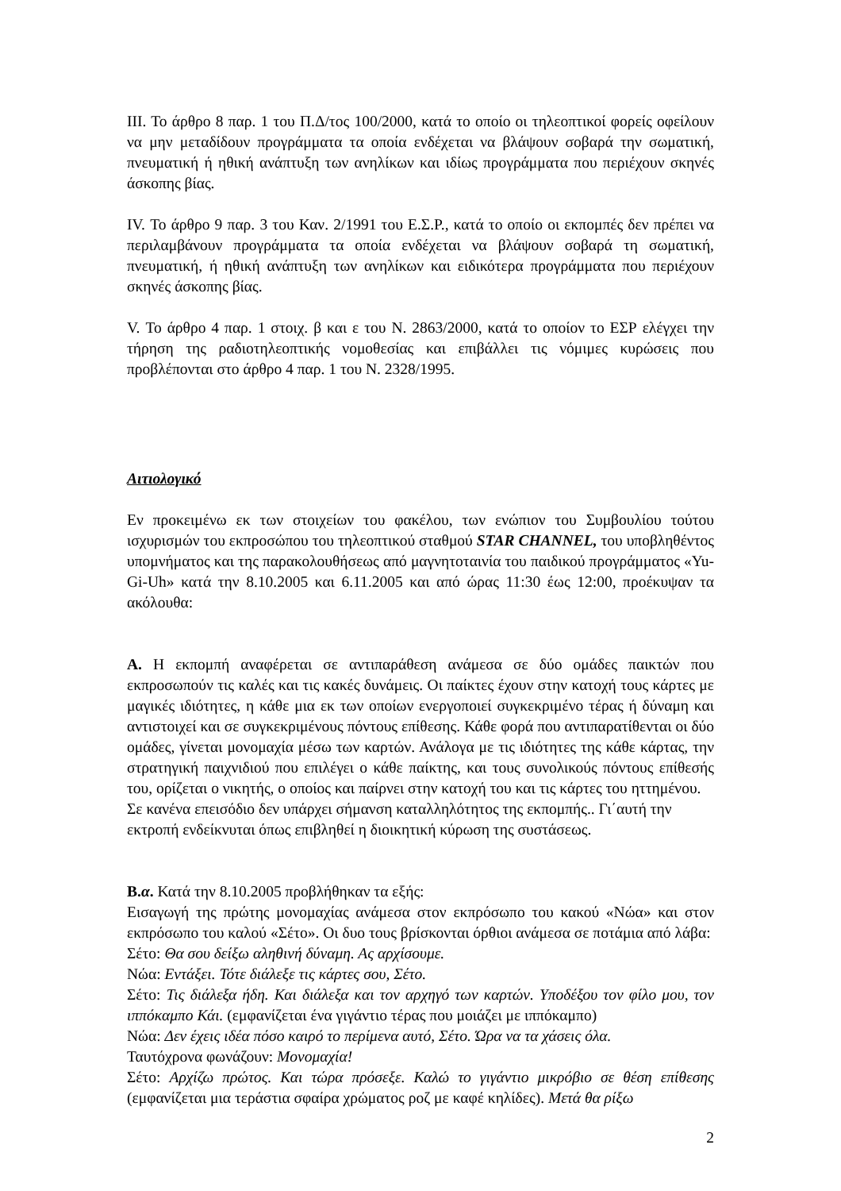ΙΙΙ. Το άρθρο 8 παρ. 1 του Π.Δ/τος 100/2000, κατά το οποίο οι τηλεοπτικοί φορείς οφείλουν να μην μεταδίδουν προγράμματα τα οποία ενδέχεται να βλάψουν σοβαρά την σωματική, πνευματική ή ηθική ανάπτυξη των ανηλίκων και ιδίως προγράμματα που περιέχουν σκηνές άσκοπης βίας.
IV. Το άρθρο 9 παρ. 3 του Καν. 2/1991 του Ε.Σ.Ρ., κατά το οποίο οι εκπομπές δεν πρέπει να περιλαμβάνουν προγράμματα τα οποία ενδέχεται να βλάψουν σοβαρά τη σωματική, πνευματική, ή ηθική ανάπτυξη των ανηλίκων και ειδικότερα προγράμματα που περιέχουν σκηνές άσκοπης βίας.
V. Το άρθρο 4 παρ. 1 στοιχ. β και ε του Ν. 2863/2000, κατά το οποίον το ΕΣΡ ελέγχει την τήρηση της ραδιοτηλεοπτικής νομοθεσίας και επιβάλλει τις νόμιμες κυρώσεις που προβλέπονται στο άρθρο 4 παρ. 1 του Ν. 2328/1995.
Αιτιολογικό
Εν προκειμένω εκ των στοιχείων του φακέλου, των ενώπιον του Συμβουλίου τούτου ισχυρισμών του εκπροσώπου του τηλεοπτικού σταθμού STAR CHANNEL, του υποβληθέντος υπομνήματος και της παρακολουθήσεως από μαγνητοταινία του παιδικού προγράμματος «Yu-Gi-Uh» κατά την 8.10.2005 και 6.11.2005 και από ώρας 11:30 έως 12:00, προέκυψαν τα ακόλουθα:
Α. Η εκπομπή αναφέρεται σε αντιπαράθεση ανάμεσα σε δύο ομάδες παικτών που εκπροσωπούν τις καλές και τις κακές δυνάμεις. Οι παίκτες έχουν στην κατοχή τους κάρτες με μαγικές ιδιότητες, η κάθε μια εκ των οποίων ενεργοποιεί συγκεκριμένο τέρας ή δύναμη και αντιστοιχεί και σε συγκεκριμένους πόντους επίθεσης. Κάθε φορά που αντιπαρατίθενται οι δύο ομάδες, γίνεται μονομαχία μέσω των καρτών. Ανάλογα με τις ιδιότητες της κάθε κάρτας, την στρατηγική παιχνιδιού που επιλέγει ο κάθε παίκτης, και τους συνολικούς πόντους επίθεσής του, ορίζεται ο νικητής, ο οποίος και παίρνει στην κατοχή του και τις κάρτες του ηττημένου.
Σε κανένα επεισόδιο δεν υπάρχει σήμανση καταλληλότητος της εκπομπής.. Γι΄αυτή την εκτροπή ενδείκνυται όπως επιβληθεί η διοικητική κύρωση της συστάσεως.
Β.α. Κατά την 8.10.2005 προβλήθηκαν τα εξής:
Εισαγωγή της πρώτης μονομαχίας ανάμεσα στον εκπρόσωπο του κακού «Νώα» και στον εκπρόσωπο του καλού «Σέτο». Οι δυο τους βρίσκονται όρθιοι ανάμεσα σε ποτάμια από λάβα:
Σέτο: Θα σου δείξω αληθινή δύναμη. Ας αρχίσουμε.
Νώα: Εντάξει. Τότε διάλεξε τις κάρτες σου, Σέτο.
Σέτο: Τις διάλεξα ήδη. Και διάλεξα και τον αρχηγό των καρτών. Υποδέξου τον φίλο μου, τον ιππόκαμπο Κάι. (εμφανίζεται ένα γιγάντιο τέρας που μοιάζει με ιππόκαμπο)
Νώα: Δεν έχεις ιδέα πόσο καιρό το περίμενα αυτό, Σέτο. Ώρα να τα χάσεις όλα.
Ταυτόχρονα φωνάζουν: Μονομαχία!
Σέτο: Αρχίζω πρώτος. Και τώρα πρόσεξε. Καλώ το γιγάντιο μικρόβιο σε θέση επίθεσης (εμφανίζεται μια τεράστια σφαίρα χρώματος ροζ με καφέ κηλίδες). Μετά θα ρίξω
2